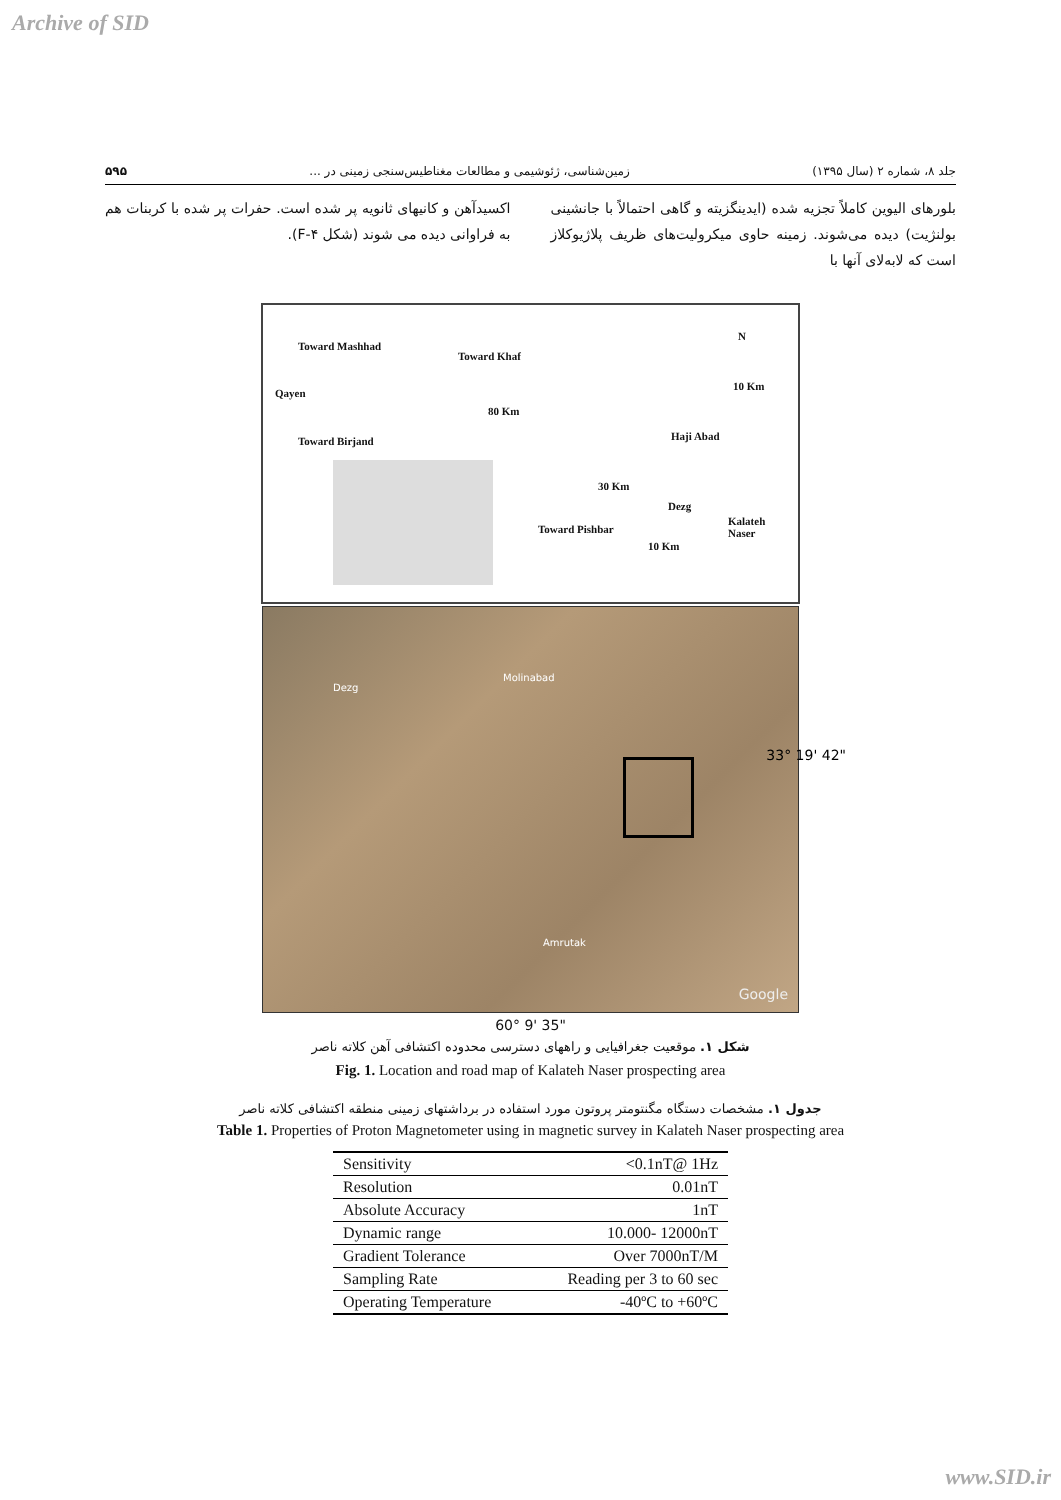Archive of SID
جلد ۸، شماره ۲ (سال ۱۳۹۵) زمین‌شناسی، ژئوشیمی و مطالعات مغناطیس‌سنجی زمینی در ... ۵۹۵
بلورهای الیوین کاملاً تجزیه شده (ایدینگزیته و گاهی احتمالاً با جانشینی بولنژیت) دیده می‌شوند. زمینه حاوی میکرولیت‌های ظریف پلاژیوکلاز است که لابه‌لای آنها با
اکسیدآهن و کانیهای ثانویه پر شده است. حفرات پر شده با کربنات هم به فراوانی دیده می شوند (شکل ۴-F).
Toward Mashhad
Toward Khaf
N
10 Km
Qayen
80 Km
Toward Birjand Haji Abad
30 Km
Dezg
Kalateh
Naser Toward Pishbar
10 Km
Dezg
Molinabad
Amrutak
Google
33° 19' 42"
60° 9' 35"
شکل ۱. موقعیت جغرافیایی و راههای دسترسی محدوده اکتشافی آهن کلاته ناصر
Fig. 1. Location and road map of Kalateh Naser prospecting area
جدول ۱. مشخصات دستگاه مگنتومتر پروتون مورد استفاده در برداشتهای زمینی منطقه اکتشافی کلاته ناصر
Table 1. Properties of Proton Magnetometer using in magnetic survey in Kalateh Naser prospecting area
| Sensitivity | <0.1nT@ 1Hz |
| Resolution | 0.01nT |
| Absolute Accuracy | 1nT |
| Dynamic range | 10.000- 12000nT |
| Gradient Tolerance | Over 7000nT/M |
| Sampling Rate | Reading per 3 to 60 sec |
| Operating Temperature | -40ºC to +60ºC |
www.SID.ir